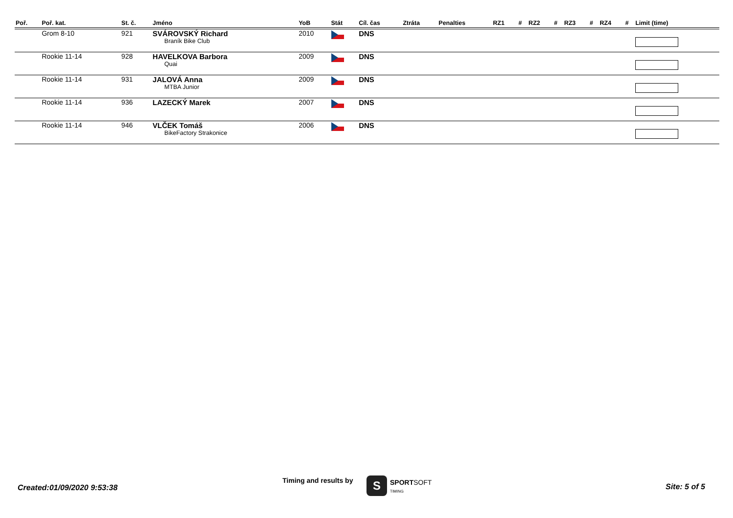| Poř. | Poř. kat. | St. č. | Jméno | YoB | Stát | Cíl. čas | Ztráta | Penalties | RZ1 | # | RZ2 | # | RZ3 | # | RZ4 | # | Limit (time) |
| --- | --- | --- | --- | --- | --- | --- | --- | --- | --- | --- | --- | --- | --- | --- | --- | --- | --- |
| | Grom 8-10 | 921 | SVÁROVSKÝ Richard Braník Bike Club | 2010 | | DNS | | | | | | | | | | | |
| | Rookie 11-14 | 928 | HAVELKOVA Barbora Quai | 2009 | | DNS | | | | | | | | | | | |
| | Rookie 11-14 | 931 | JALOVÁ Anna MTBA Junior | 2009 | | DNS | | | | | | | | | | | |
| | Rookie 11-14 | 936 | LAZECKÝ Marek | 2007 | | DNS | | | | | | | | | | | |
| | Rookie 11-14 | 946 | VLČEK Tomáš BikeFactory Strakonice | 2006 | | DNS | | | | | | | | | | | |
Created:01/09/2020 9:53:38
Timing and results by S SPORTSOFT
TIMING Site: 5 of 5